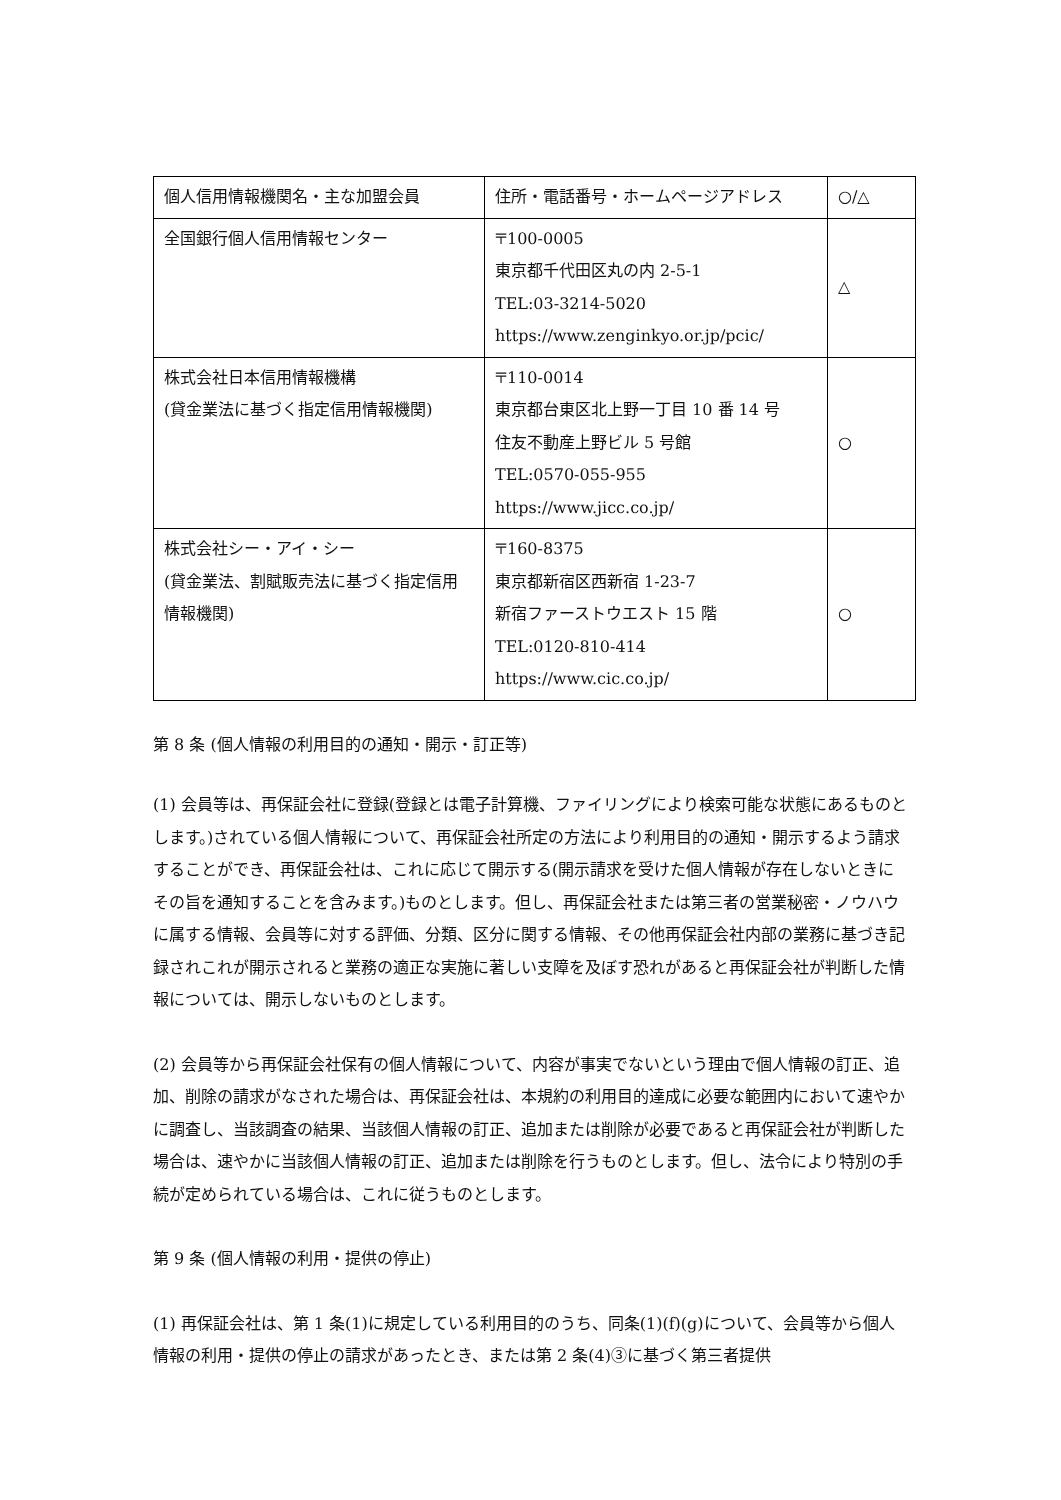| 個人信用情報機関名・主な加盟会員 | 住所・電話番号・ホームページアドレス | ○/△ |
| 全国銀行個人信用情報センター | 〒100-0005 東京都千代田区丸の内 2-5-1 TEL:03-3214-5020 https://www.zenginkyo.or.jp/pcic/ | △ |
| 株式会社日本信用情報機構 (貸金業法に基づく指定信用情報機関) | 〒110-0014 東京都台東区北上野一丁目 10 番 14 号 住友不動産上野ビル 5 号館 TEL:0570-055-955 https://www.jicc.co.jp/ | ○ |
| 株式会社シー・アイ・シー (貸金業法、割賦販売法に基づく指定信用情報機関) | 〒160-8375 東京都新宿区西新宿 1-23-7 新宿ファーストウエスト 15 階 TEL:0120-810-414 https://www.cic.co.jp/ | ○ |
第 8 条 (個人情報の利用目的の通知・開示・訂正等)
(1) 会員等は、再保証会社に登録(登録とは電子計算機、ファイリングにより検索可能な状態にあるものとします。)されている個人情報について、再保証会社所定の方法により利用目的の通知・開示するよう請求することができ、再保証会社は、これに応じて開示する(開示請求を受けた個人情報が存在しないときにその旨を通知することを含みます。)ものとします。但し、再保証会社または第三者の営業秘密・ノウハウに属する情報、会員等に対する評価、分類、区分に関する情報、その他再保証会社内部の業務に基づき記録されこれが開示されると業務の適正な実施に著しい支障を及ぼす恐れがあると再保証会社が判断した情報については、開示しないものとします。
(2) 会員等から再保証会社保有の個人情報について、内容が事実でないという理由で個人情報の訂正、追加、削除の請求がなされた場合は、再保証会社は、本規約の利用目的達成に必要な範囲内において速やかに調査し、当該調査の結果、当該個人情報の訂正、追加または削除が必要であると再保証会社が判断した場合は、速やかに当該個人情報の訂正、追加または削除を行うものとします。但し、法令により特別の手続が定められている場合は、これに従うものとします。
第 9 条 (個人情報の利用・提供の停止)
(1) 再保証会社は、第 1 条(1)に規定している利用目的のうち、同条(1)(f)(g)について、会員等から個人情報の利用・提供の停止の請求があったとき、または第 2 条(4)③に基づく第三者提供